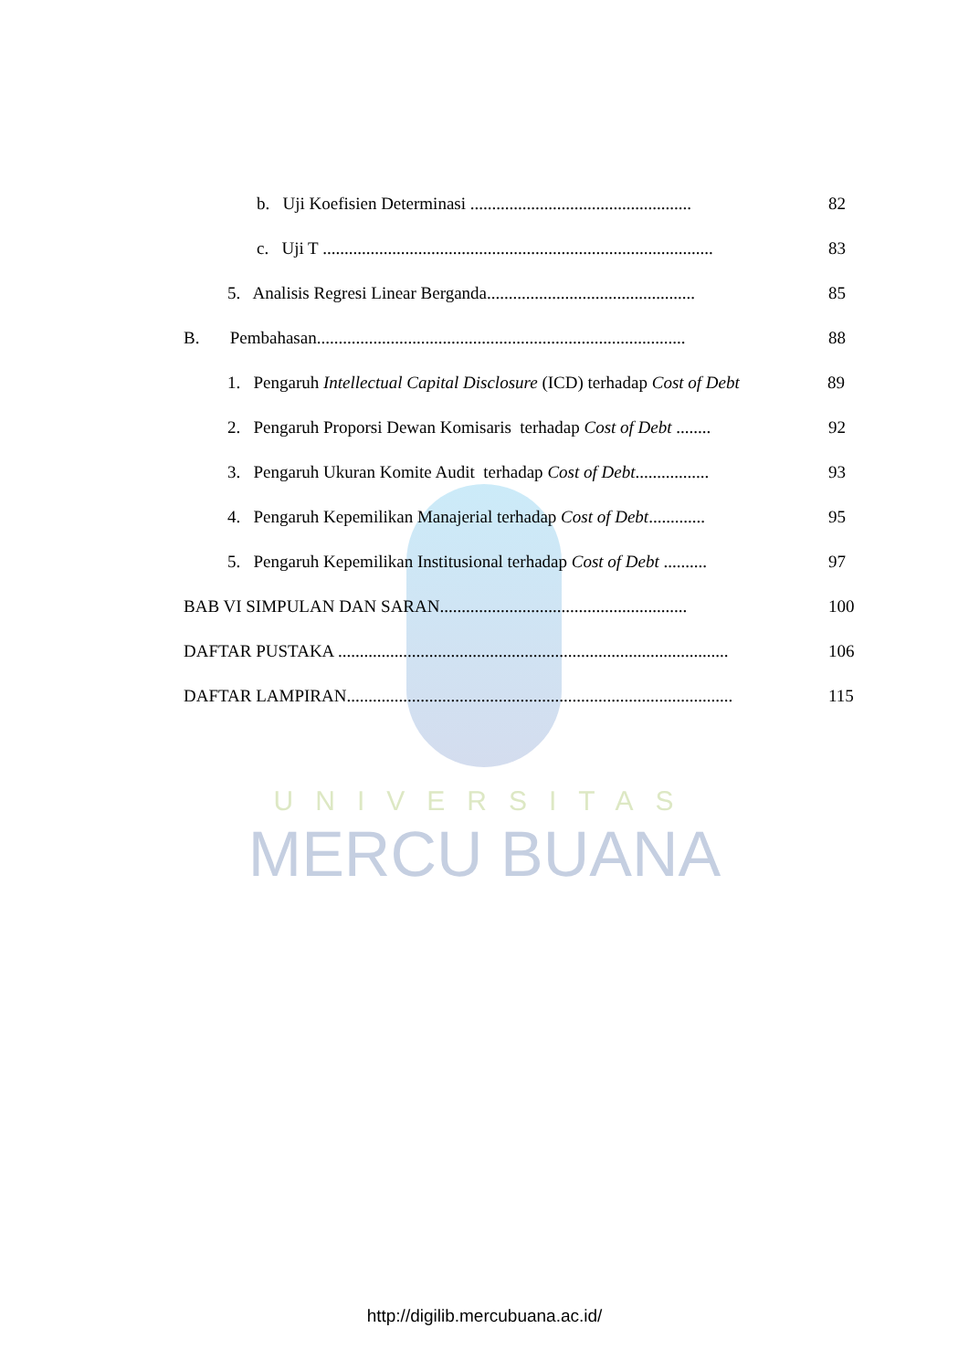UNIVERSITAS
MERCU BUANA
b. Uji Koefisien Determinasi ................................................... 82
c. Uji T .......................................................................................... 83
5. Analisis Regresi Linear Berganda................................................ 85
B. Pembahasan..................................................................................... 88
1. Pengaruh Intellectual Capital Disclosure (ICD) terhadap Cost of Debt 89
2. Pengaruh Proporsi Dewan Komisaris terhadap Cost of Debt ........ 92
3. Pengaruh Ukuran Komite Audit terhadap Cost of Debt................. 93
4. Pengaruh Kepemilikan Manajerial terhadap Cost of Debt............. 95
5. Pengaruh Kepemilikan Institusional terhadap Cost of Debt .......... 97
BAB VI SIMPULAN DAN SARAN......................................................... 100
DAFTAR PUSTAKA .......................................................................................... 106
DAFTAR LAMPIRAN......................................................................................... 115
http://digilib.mercubuana.ac.id/